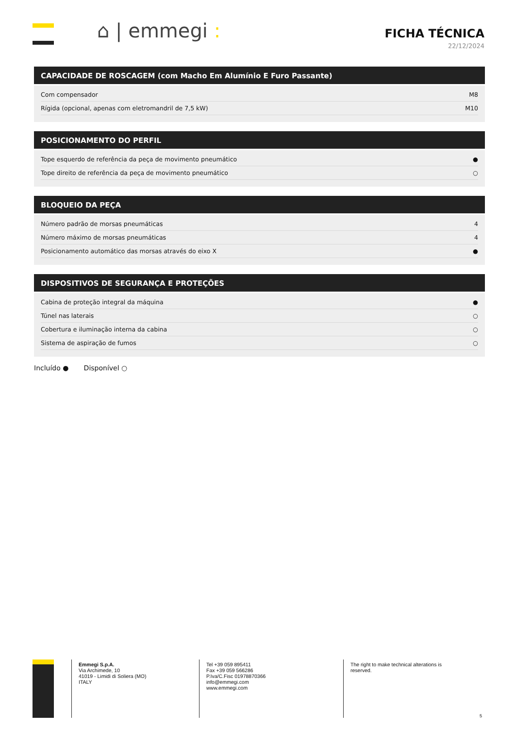⌂ | emmegi :
FICHA TÉCNICA
22/12/2024
CAPACIDADE DE ROSCAGEM (com Macho Em Alumínio E Furo Passante)
| Com compensador | M8 |
| Rígida (opcional, apenas com eletromandril de 7,5 kW) | M10 |
POSICIONAMENTO DO PERFIL
| Tope esquerdo de referência da peça de movimento pneumático | ● |
| Tope direito de referência da peça de movimento pneumático | ○ |
BLOQUEIO DA PEÇA
| Número padrão de morsas pneumáticas | 4 |
| Número máximo de morsas pneumáticas | 4 |
| Posicionamento automático das morsas através do eixo X | ● |
DISPOSITIVOS DE SEGURANÇA E PROTEÇÕES
| Cabina de proteção integral da máquina | ● |
| Túnel nas laterais | ○ |
| Cobertura e iluminação interna da cabina | ○ |
| Sistema de aspiração de fumos | ○ |
Incluído ● Disponível ○
Emmegi S.p.A.
Via Archimede, 10
41019 - Limidi di Soliera (MO)
ITALY
Tel +39 059 895411
Fax +39 059 566286
P.Iva/C.Fisc 01978870366
info@emmegi.com
www.emmegi.com
The right to make technical alterations is reserved.
5